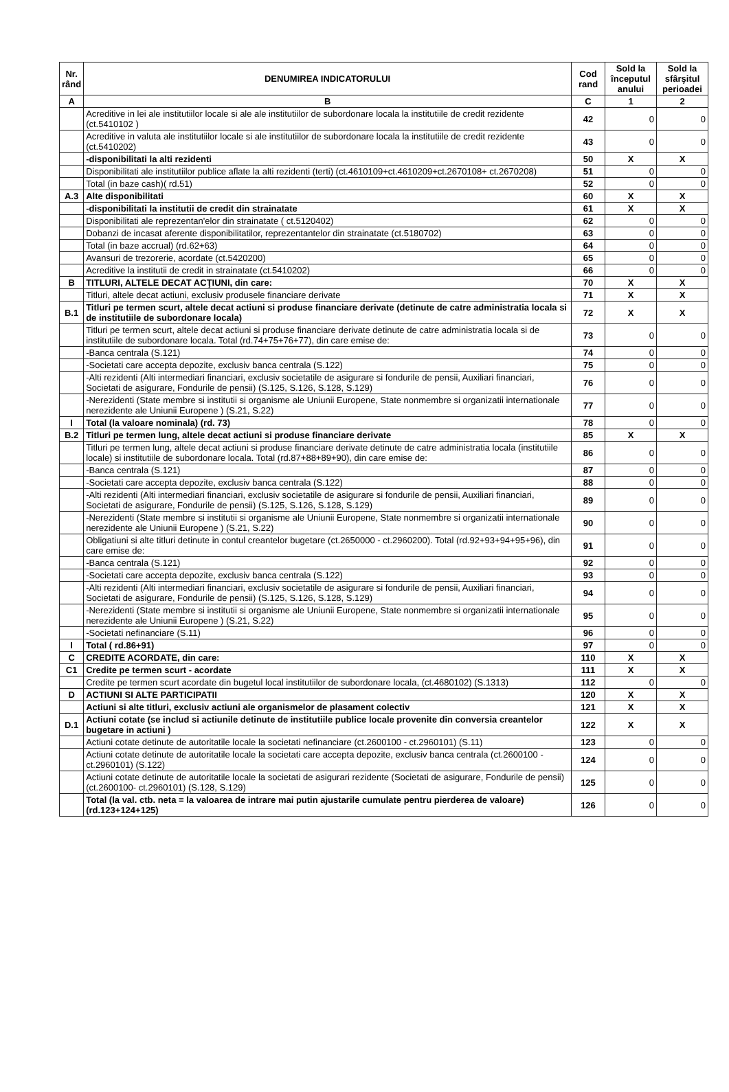| Nr. rând | DENUMIREA INDICATORULUI | Cod rand | Sold la începutul anului | Sold la sfârşitul perioadei |
| --- | --- | --- | --- | --- |
| A | B | C | 1 | 2 |
| | Acreditive in lei ale institutiilor locale si ale ale institutiilor de subordonare locala la institutiile de credit rezidente (ct.5410102 ) | 42 | 0 | 0 |
| | Acreditive in valuta ale institutiilor locale si ale institutiilor de subordonare locala la institutiile de credit rezidente (ct.5410202) | 43 | 0 | 0 |
| | -disponibilitati la alti rezidenti | 50 | X | X |
| | Disponibilitati ale institutiilor publice aflate la alti rezidenti (terti) (ct.4610109+ct.4610209+ct.2670108+ ct.2670208) | 51 | 0 | 0 |
| | Total (in baze cash)( rd.51) | 52 | 0 | 0 |
| A.3 | Alte disponibilitati | 60 | X | X |
| | -disponibilitati la institutii de credit din strainatate | 61 | X | X |
| | Disponibilitati ale reprezentan'elor din strainatate ( ct.5120402) | 62 | 0 | 0 |
| | Dobanzi de incasat aferente disponibilitatilor, reprezentantelor din strainatate (ct.5180702) | 63 | 0 | 0 |
| | Total (in baze accrual) (rd.62+63) | 64 | 0 | 0 |
| | Avansuri de trezorerie, acordate (ct.5420200) | 65 | 0 | 0 |
| | Acreditive la institutii de credit in strainatate (ct.5410202) | 66 | 0 | 0 |
| B | TITLURI, ALTELE DECAT ACŢIUNI, din care: | 70 | X | X |
| | Titluri, altele decat actiuni, exclusiv produsele financiare derivate | 71 | X | X |
| B.1 | Titluri pe termen scurt, altele decat actiuni si produse financiare derivate (detinute de catre administratia locala si de institutiile de subordonare locala) | 72 | X | X |
| | Titluri pe termen scurt, altele decat actiuni si produse financiare derivate detinute de catre administratia locala si de institutiile de subordonare locala. Total (rd.74+75+76+77), din care emise de: | 73 | 0 | 0 |
| | -Banca centrala (S.121) | 74 | 0 | 0 |
| | -Societati care accepta depozite, exclusiv banca centrala (S.122) | 75 | 0 | 0 |
| | -Alti rezidenti (Alti intermediari financiari, exclusiv societatile de asigurare si fondurile de pensii, Auxiliari financiari, Societati de asigurare, Fondurile de pensii) (S.125, S.126, S.128, S.129) | 76 | 0 | 0 |
| | -Nerezidenti (State membre si institutii si organisme ale Uniunii Europene, State nonmembre si organizatii internationale nerezidente ale Uniunii Europene ) (S.21, S.22) | 77 | 0 | 0 |
| I | Total (la valoare nominala) (rd. 73) | 78 | 0 | 0 |
| B.2 | Titluri pe termen lung, altele decat actiuni si produse financiare derivate | 85 | X | X |
| | Titluri pe termen lung, altele decat actiuni si produse financiare derivate detinute de catre administratia locala (institutiile locale) si institutiile de subordonare locala. Total (rd.87+88+89+90), din care emise de: | 86 | 0 | 0 |
| | -Banca centrala (S.121) | 87 | 0 | 0 |
| | -Societati care accepta depozite, exclusiv banca centrala (S.122) | 88 | 0 | 0 |
| | -Alti rezidenti (Alti intermediari financiari, exclusiv societatile de asigurare si fondurile de pensii, Auxiliari financiari, Societati de asigurare, Fondurile de pensii) (S.125, S.126, S.128, S.129) | 89 | 0 | 0 |
| | -Nerezidenti (State membre si institutii si organisme ale Uniunii Europene, State nonmembre si organizatii internationale nerezidente ale Uniunii Europene ) (S.21, S.22) | 90 | 0 | 0 |
| | Obligatiuni si alte titluri detinute in contul creantelor bugetare (ct.2650000 - ct.2960200). Total (rd.92+93+94+95+96), din care emise de: | 91 | 0 | 0 |
| | -Banca centrala (S.121) | 92 | 0 | 0 |
| | -Societati care accepta depozite, exclusiv banca centrala (S.122) | 93 | 0 | 0 |
| | -Alti rezidenti (Alti intermediari financiari, exclusiv societatile de asigurare si fondurile de pensii, Auxiliari financiari, Societati de asigurare, Fondurile de pensii) (S.125, S.126, S.128, S.129) | 94 | 0 | 0 |
| | -Nerezidenti (State membre si institutii si organisme ale Uniunii Europene, State nonmembre si organizatii internationale nerezidente ale Uniunii Europene ) (S.21, S.22) | 95 | 0 | 0 |
| | -Societati nefinanciare (S.11) | 96 | 0 | 0 |
| I | Total ( rd.86+91) | 97 | 0 | 0 |
| C | CREDITE ACORDATE, din care: | 110 | X | X |
| C1 | Credite pe termen scurt - acordate | 111 | X | X |
| | Credite pe termen scurt acordate din bugetul local institutiilor de subordonare locala, (ct.4680102) (S.1313) | 112 | 0 | 0 |
| D | ACTIUNI SI ALTE PARTICIPATII | 120 | X | X |
| | Actiuni si alte titluri, exclusiv actiuni ale organismelor de plasament colectiv | 121 | X | X |
| D.1 | Actiuni cotate (se includ si actiunile detinute de institutiile publice locale provenite din conversia creantelor bugetare in actiuni ) | 122 | X | X |
| | Actiuni cotate detinute de autoritatile locale la societati nefinanciare (ct.2600100 - ct.2960101) (S.11) | 123 | 0 | 0 |
| | Actiuni cotate detinute de autoritatile locale la societati care accepta depozite, exclusiv banca centrala (ct.2600100 - ct.2960101) (S.122) | 124 | 0 | 0 |
| | Actiuni cotate detinute de autoritatile locale la societati de asigurari rezidente (Societati de asigurare, Fondurile de pensii) (ct.2600100- ct.2960101) (S.128, S.129) | 125 | 0 | 0 |
| | Total (la val. ctb. neta = la valoarea de intrare mai putin ajustarile cumulate pentru pierderea de valoare) (rd.123+124+125) | 126 | 0 | 0 |